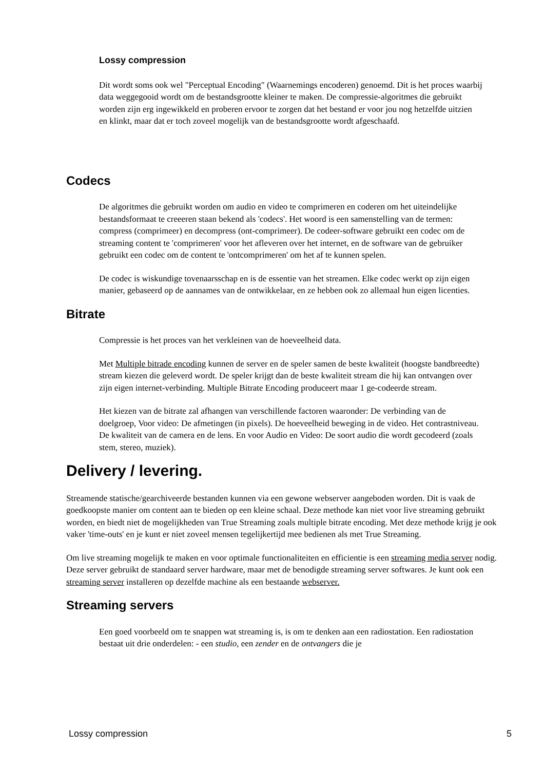Lossy compression
Dit wordt soms ook wel "Perceptual Encoding" (Waarnemings encoderen) genoemd. Dit is het proces waarbij data weggegooid wordt om de bestandsgrootte kleiner te maken. De compressie-algoritmes die gebruikt worden zijn erg ingewikkeld en proberen ervoor te zorgen dat het bestand er voor jou nog hetzelfde uitzien en klinkt, maar dat er toch zoveel mogelijk van de bestandsgrootte wordt afgeschaafd.
Codecs
De algoritmes die gebruikt worden om audio en video te comprimeren en coderen om het uiteindelijke bestandsformaat te creeeren staan bekend als 'codecs'. Het woord is een samenstelling van de termen: compress (comprimeer) en decompress (ont-comprimeer). De codeer-software gebruikt een codec om de streaming content te 'comprimeren' voor het afleveren over het internet, en de software van de gebruiker gebruikt een codec om de content te 'ontcomprimeren' om het af te kunnen spelen.
De codec is wiskundige tovenaarsschap en is de essentie van het streamen. Elke codec werkt op zijn eigen manier, gebaseerd op de aannames van de ontwikkelaar, en ze hebben ook zo allemaal hun eigen licenties.
Bitrate
Compressie is het proces van het verkleinen van de hoeveelheid data.
Met Multiple bitrade encoding kunnen de server en de speler samen de beste kwaliteit (hoogste bandbreedte) stream kiezen die geleverd wordt. De speler krijgt dan de beste kwaliteit stream die hij kan ontvangen over zijn eigen internet-verbinding. Multiple Bitrate Encoding produceert maar 1 ge-codeerde stream.
Het kiezen van de bitrate zal afhangen van verschillende factoren waaronder: De verbinding van de doelgroep, Voor video: De afmetingen (in pixels). De hoeveelheid beweging in de video. Het contrastniveau. De kwaliteit van de camera en de lens. En voor Audio en Video: De soort audio die wordt gecodeerd (zoals stem, stereo, muziek).
Delivery / levering.
Streamende statische/gearchiveerde bestanden kunnen via een gewone webserver aangeboden worden. Dit is vaak de goedkoopste manier om content aan te bieden op een kleine schaal. Deze methode kan niet voor live streaming gebruikt worden, en biedt niet de mogelijkheden van True Streaming zoals multiple bitrate encoding. Met deze methode krijg je ook vaker 'time-outs' en je kunt er niet zoveel mensen tegelijkertijd mee bedienen als met True Streaming.
Om live streaming mogelijk te maken en voor optimale functionaliteiten en efficientie is een streaming media server nodig. Deze server gebruikt de standaard server hardware, maar met de benodigde streaming server softwares. Je kunt ook een streaming server installeren op dezelfde machine als een bestaande webserver.
Streaming servers
Een goed voorbeeld om te snappen wat streaming is, is om te denken aan een radiostation. Een radiostation bestaat uit drie onderdelen: - een studio, een zender en de ontvangers die je
Lossy compression 5